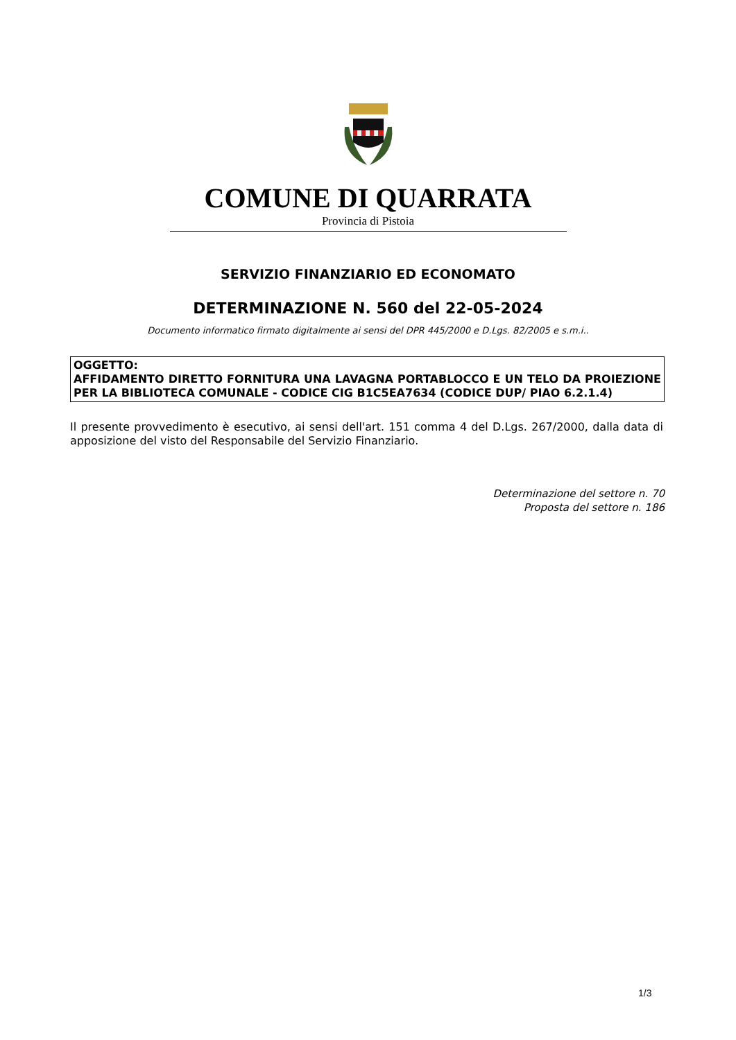COMUNE DI QUARRATA
Provincia di Pistoia
SERVIZIO FINANZIARIO ED ECONOMATO
DETERMINAZIONE N. 560 del 22-05-2024
Documento informatico firmato digitalmente ai sensi del DPR 445/2000 e D.Lgs. 82/2005 e s.m.i..
OGGETTO:
AFFIDAMENTO DIRETTO FORNITURA UNA LAVAGNA PORTABLOCCO E UN TELO DA PROIEZIONE PER LA BIBLIOTECA COMUNALE - CODICE CIG B1C5EA7634 (CODICE DUP/ PIAO 6.2.1.4)
Il presente provvedimento è esecutivo, ai sensi dell'art. 151 comma 4 del D.Lgs. 267/2000, dalla data di apposizione del visto del Responsabile del Servizio Finanziario.
Determinazione del settore n. 70
Proposta del settore n. 186
1/3